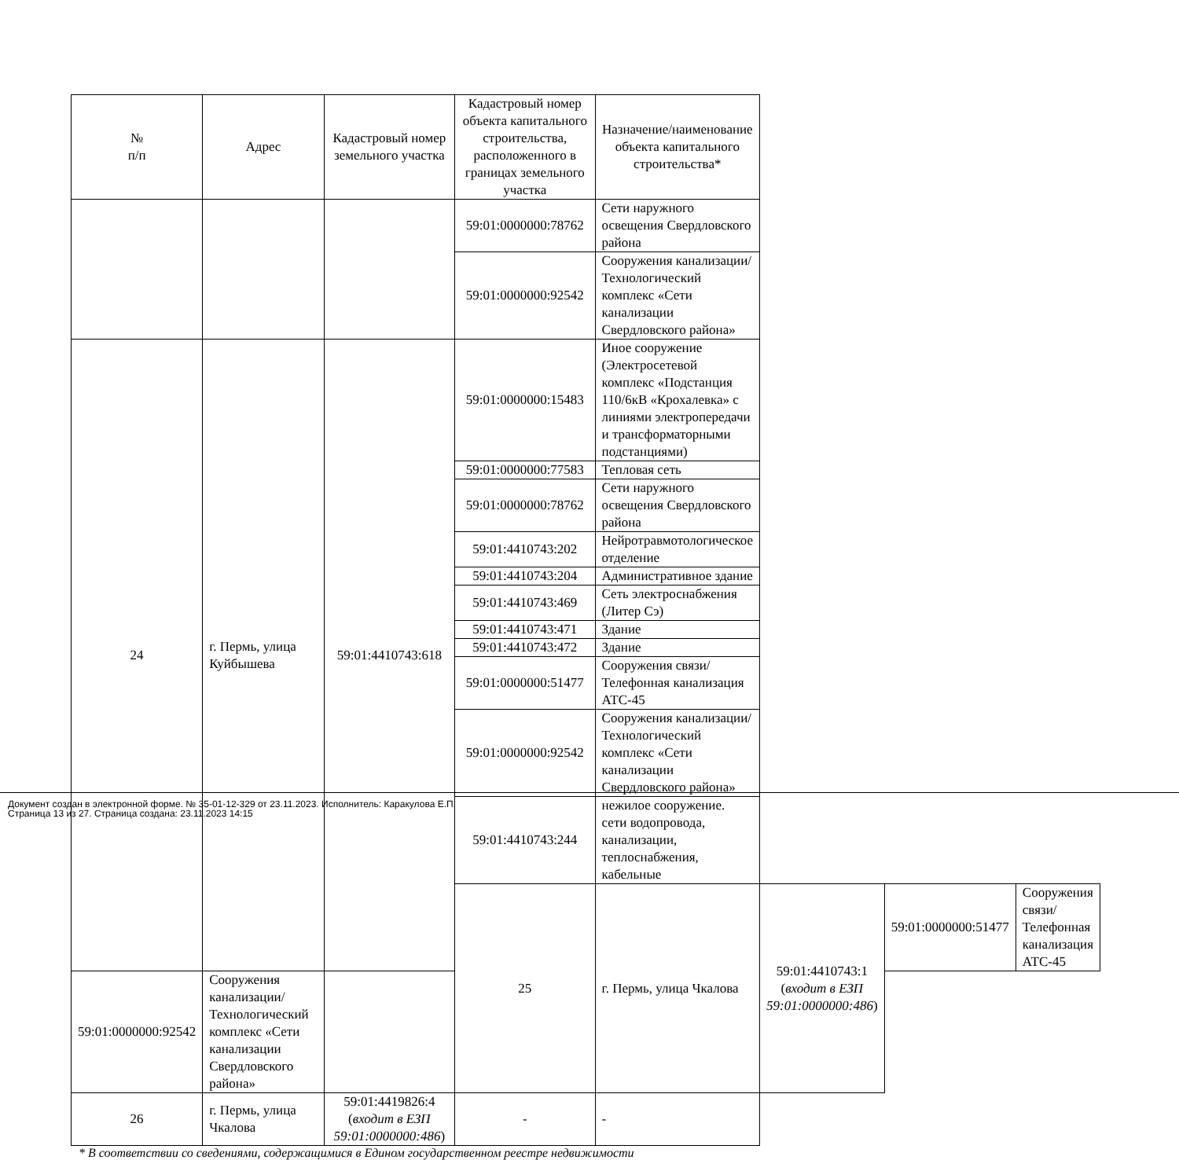| № п/п | Адрес | Кадастровый номер земельного участка | Кадастровый номер объекта капитального строительства, расположенного в границах земельного участка | Назначение/наименование объекта капитального строительства* | | | |
| --- | --- | --- | --- | --- | --- | --- | --- |
| | | | 59:01:0000000:78762 | Сети наружного освещения Свердловского района | | | |
| | | | 59:01:0000000:92542 | Сооружения канализации/Технологический комплекс «Сети канализации Свердловского района» | | | |
| 24 | г. Пермь, улица Куйбышева | 59:01:4410743:618 | 59:01:0000000:15483 | Иное сооружение (Электросетевой комплекс «Подстанция 110/6кВ «Крохалевка» с линиями электропередачи и трансформаторными подстанциями) | | | |
| | | | 59:01:0000000:77583 | Тепловая сеть | | | |
| | | | 59:01:0000000:78762 | Сети наружного освещения Свердловского района | | | |
| | | | 59:01:4410743:202 | Нейротравмотологическое отделение | | | |
| | | | 59:01:4410743:204 | Административное здание | | | |
| | | | 59:01:4410743:469 | Сеть электроснабжения (Литер Сэ) | | | |
| | | | 59:01:4410743:471 | Здание | | | |
| | | | 59:01:4410743:472 | Здание | | | |
| | | | 59:01:0000000:51477 | Сооружения связи/Телефонная канализация АТС-45 | | | |
| | | | 59:01:0000000:92542 | Сооружения канализации/Технологический комплекс «Сети канализации Свердловского района» | | | |
| | | | 59:01:4410743:244 | нежилое сооружение. сети водопровода, канализации, теплоснабжения, кабельные | | | |
| | | | 25 | г. Пермь, улица Чкалова | 59:01:4410743:1 ( входит в ЕЗП 59:01:0000000:486 ) | 59:01:0000000:51477 | Сооружения связи/Телефонная канализация АТС-45 |
| 59:01:0000000:92542 | Сооружения канализации/Технологический комплекс «Сети канализации Свердловского района» | | | | | | |
| 26 | г. Пермь, улица Чкалова | 59:01:4419826:4 ( входит в ЕЗП 59:01:0000000:486 ) | - | - | | | |
* В соответствии со сведениями, содержащимися в Едином государственном реестре недвижимости
Документ создан в электронной форме. № 35-01-12-329 от 23.11.2023. Исполнитель: Каракулова Е.П.
Страница 13 из 27. Страница создана: 23.11.2023 14:15